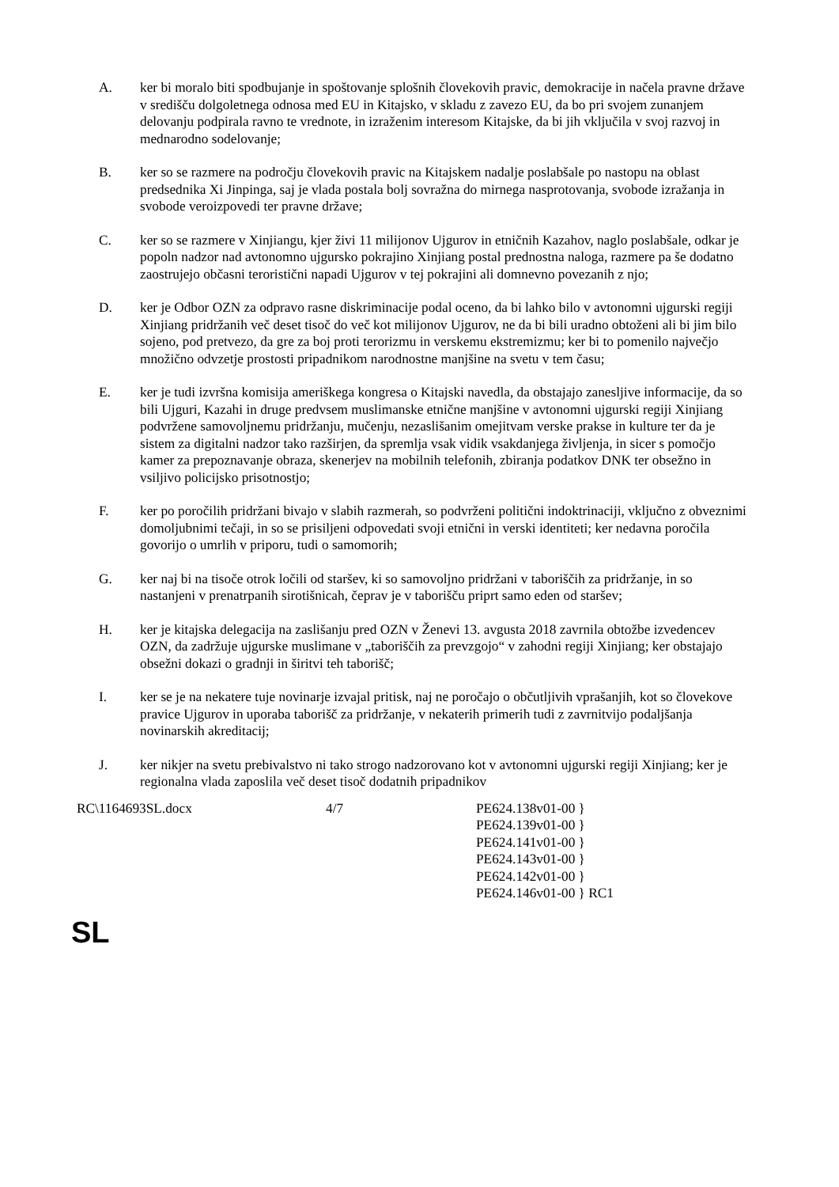A. ker bi moralo biti spodbujanje in spoštovanje splošnih človekovih pravic, demokracije in načela pravne države v središču dolgoletnega odnosa med EU in Kitajsko, v skladu z zavezo EU, da bo pri svojem zunanjem delovanju podpirala ravno te vrednote, in izraženim interesom Kitajske, da bi jih vključila v svoj razvoj in mednarodno sodelovanje;
B. ker so se razmere na področju človekovih pravic na Kitajskem nadalje poslabšale po nastopu na oblast predsednika Xi Jinpinga, saj je vlada postala bolj sovražna do mirnega nasprotovanja, svobode izražanja in svobode veroizpovedi ter pravne države;
C. ker so se razmere v Xinjiangu, kjer živi 11 milijonov Ujgurov in etničnih Kazahov, naglo poslabšale, odkar je popoln nadzor nad avtonomno ujgursko pokrajino Xinjiang postal prednostna naloga, razmere pa še dodatno zaostrujejo občasni teroristični napadi Ujgurov v tej pokrajini ali domnevno povezanih z njo;
D. ker je Odbor OZN za odpravo rasne diskriminacije podal oceno, da bi lahko bilo v avtonomni ujgurski regiji Xinjiang pridržanih več deset tisoč do več kot milijonov Ujgurov, ne da bi bili uradno obtoženi ali bi jim bilo sojeno, pod pretvezo, da gre za boj proti terorizmu in verskemu ekstremizmu; ker bi to pomenilo največjo množično odvzetje prostosti pripadnikom narodnostne manjšine na svetu v tem času;
E. ker je tudi izvršna komisija ameriškega kongresa o Kitajski navedla, da obstajajo zanesljive informacije, da so bili Ujguri, Kazahi in druge predvsem muslimanske etnične manjšine v avtonomni ujgurski regiji Xinjiang podvržene samovoljnemu pridržanju, mučenju, nezaslišanim omejitvam verske prakse in kulture ter da je sistem za digitalni nadzor tako razširjen, da spremlja vsak vidik vsakdanjega življenja, in sicer s pomočjo kamer za prepoznavanje obraza, skenerjev na mobilnih telefonih, zbiranja podatkov DNK ter obsežno in vsiljivo policijsko prisotnostjo;
F. ker po poročilih pridržani bivajo v slabih razmerah, so podvrženi politični indoktrinaciji, vključno z obveznimi domoljubnimi tečaji, in so se prisiljeni odpovedati svoji etnični in verski identiteti; ker nedavna poročila govorijo o umrlih v priporu, tudi o samomorih;
G. ker naj bi na tisoče otrok ločili od staršev, ki so samovoljno pridržani v taboriščih za pridržanje, in so nastanjeni v prenatrpanih sirotišnicah, čeprav je v taborišču priprt samo eden od staršev;
H. ker je kitajska delegacija na zaslišanju pred OZN v Ženevi 13. avgusta 2018 zavrnila obtožbe izvedencev OZN, da zadržuje ujgurske muslimane v „taboriščih za prevzgojo“ v zahodni regiji Xinjiang; ker obstajajo obsežni dokazi o gradnji in širitvi teh taborišč;
I. ker se je na nekatere tuje novinarje izvajal pritisk, naj ne poročajo o občutljivih vprašanjih, kot so človekove pravice Ujgurov in uporaba taborišč za pridržanje, v nekaterih primerih tudi z zavrnitvijo podaljšanja novinarskih akreditacij;
J. ker nikjer na svetu prebivalstvo ni tako strogo nadzorovano kot v avtonomni ujgurski regiji Xinjiang; ker je regionalna vlada zaposlila več deset tisoč dodatnih pripadnikov
RC\1164693SL.docx 4/7 PE624.138v01-00 }
PE624.139v01-00 }
PE624.141v01-00 }
PE624.143v01-00 }
PE624.142v01-00 }
PE624.146v01-00 } RC1
SL